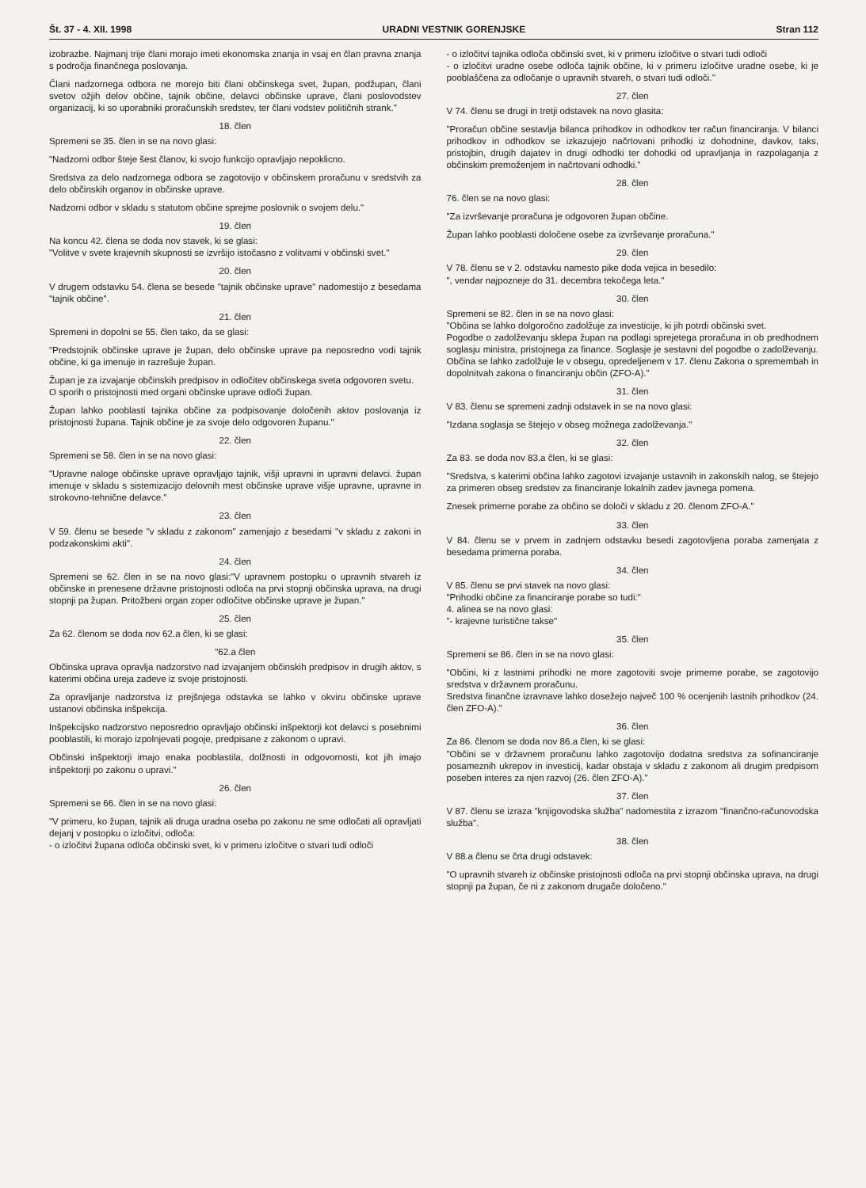Št. 37 - 4. XII. 1998 URADNI VESTNIK GORENJSKE Stran 112
izobrazbe. Najmanj trije člani morajo imeti ekonomska znanja in vsaj en član pravna znanja s področja finančnega poslovanja.
Člani nadzornega odbora ne morejo biti člani občinskega svet, župan, podžupan, člani svetov ožjih delov občine, tajnik občine, delavci občinske uprave, člani poslovodstev organizacij, ki so uporabniki proračunskih sredstev, ter člani vodstev političnih strank."
18. člen
Spremeni se 35. člen in se na novo glasi:
"Nadzorni odbor šteje šest članov, ki svojo funkcijo opravljajo nepoklicno.
Sredstva za delo nadzornega odbora se zagotovijo v občinskem proračunu v sredstvih za delo občinskih organov in občinske uprave.
Nadzorni odbor v skladu s statutom občine sprejme poslovnik o svojem delu."
19. člen
Na koncu 42. člena se doda nov stavek, ki se glasi:
"Volitve v svete krajevnih skupnosti se izvršijo istočasno z volitvami v občinski svet."
20. člen
V drugem odstavku 54. člena se besede "tajnik občinske uprave" nadomestijo z besedama "tajnik občine".
21. člen
Spremeni in dopolni se 55. člen tako, da se glasi:
"Predstojnik občinske uprave je župan, delo občinske uprave pa neposredno vodi tajnik občine, ki ga imenuje in razrešuje župan.
Župan je za izvajanje občinskih predpisov in odločitev občinskega sveta odgovoren svetu.
O sporih o pristojnosti med organi občinske uprave odloči župan.
Župan lahko pooblasti tajnika občine za podpisovanje določenih aktov poslovanja iz pristojnosti župana. Tajnik občine je za svoje delo odgovoren županu."
22. člen
Spremeni se 58. člen in se na novo glasi:
"Upravne naloge občinske uprave opravljajo tajnik, višji upravni in upravni delavci. župan imenuje v skladu s sistemizacijo delovnih mest občinske uprave višje upravne, upravne in strokovno-tehnične delavce."
23. člen
V 59. členu se besede "v skladu z zakonom" zamenjajo z besedami "v skladu z zakoni in podzakonskimi akti".
24. člen
Spremeni se 62. člen in se na novo glasi:"V upravnem postopku o upravnih stvareh iz občinske in prenesene državne pristojnosti odloča na prvi stopnji občinska uprava, na drugi stopnji pa župan. Pritožbeni organ zoper odločitve občinske uprave je župan."
25. člen
Za 62. členom se doda nov 62.a člen, ki se glasi:
"62.a člen
Občinska uprava opravlja nadzorstvo nad izvajanjem občinskih predpisov in drugih aktov, s katerimi občina ureja zadeve iz svoje pristojnosti.
Za opravljanje nadzorstva iz prejšnjega odstavka se lahko v okviru občinske uprave ustanovi občinska inšpekcija.
Inšpekcijsko nadzorstvo neposredno opravljajo občinski inšpektorji kot delavci s posebnimi pooblastili, ki morajo izpolnjevati pogoje, predpisane z zakonom o upravi.
Občinski inšpektorji imajo enaka pooblastila, dolžnosti in odgovornosti, kot jih imajo inšpektorji po zakonu o upravi."
26. člen
Spremeni se 66. člen in se na novo glasi:
"V primeru, ko župan, tajnik ali druga uradna oseba po zakonu ne sme odločati ali opravljati dejanj v postopku o izločitvi, odloča:
- o izločitvi župana odloča občinski svet, ki v primeru izločitve o stvari tudi odloči
- o izločitvi tajnika odloča občinski svet, ki v primeru izločitve o stvari tudi odloči
- o izločitvi uradne osebe odloča tajnik občine, ki v primeru izločitve uradne osebe, ki je pooblaščena za odločanje o upravnih stvareh, o stvari tudi odloči."
27. člen
V 74. členu se drugi in tretji odstavek na novo glasita:
"Proračun občine sestavlja bilanca prihodkov in odhodkov ter račun financiranja. V bilanci prihodkov in odhodkov se izkazujejo načrtovani prihodki iz dohodnine, davkov, taks, pristojbin, drugih dajatev in drugi odhodki ter dohodki od upravljanja in razpolaganja z občinskim premoženjem in načrtovani odhodki."
28. člen
76. člen se na novo glasi:
"Za izvrševanje proračuna je odgovoren župan občine.
Župan lahko pooblasti določene osebe za izvrševanje proračuna."
29. člen
V 78. členu se v 2. odstavku namesto pike doda vejica in besedilo:
", vendar najpozneje do 31. decembra tekočega leta."
30. člen
Spremeni se 82. člen in se na novo glasi:
"Občina se lahko dolgoročno zadolžuje za investicije, ki jih potrdi občinski svet.
Pogodbe o zadolževanju sklepa župan na podlagi sprejetega proračuna in ob predhodnem soglasju ministra, pristojnega za finance. Soglasje je sestavni del pogodbe o zadolževanju. Občina se lahko zadolžuje le v obsegu, opredeljenem v 17. členu Zakona o spremembah in dopolnitvah zakona o financiranju občin (ZFO-A)."
31. člen
V 83. členu se spremeni zadnji odstavek in se na novo glasi:
"Izdana soglasja se štejejo v obseg možnega zadolževanja."
32. člen
Za 83. se doda nov 83.a člen, ki se glasi:
"Sredstva, s katerimi občina lahko zagotovi izvajanje ustavnih in zakonskih nalog, se štejejo za primeren obseg sredstev za financiranje lokalnih zadev javnega pomena.
Znesek primerne porabe za občino se določi v skladu z 20. členom ZFO-A."
33. člen
V 84. členu se v prvem in zadnjem odstavku besedi zagotovljena poraba zamenjata z besedama primerna poraba.
34. člen
V 85. členu se prvi stavek na novo glasi:
"Prihodki občine za financiranje porabe so tudi:"
4. alinea se na novo glasi:
"- krajevne turistične takse"
35. člen
Spremeni se 86. člen in se na novo glasi:
"Občini, ki z lastnimi prihodki ne more zagotoviti svoje primerne porabe, se zagotovijo sredstva v državnem proračunu.
Sredstva finančne izravnave lahko dosežejo največ 100 % ocenjenih lastnih prihodkov (24. člen ZFO-A)."
36. člen
Za 86. členom se doda nov 86.a člen, ki se glasi:
"Občini se v državnem proračunu lahko zagotovijo dodatna sredstva za sofinanciranje posameznih ukrepov in investicij, kadar obstaja v skladu z zakonom ali drugim predpisom poseben interes za njen razvoj (26. člen ZFO-A)."
37. člen
V 87. členu se izraza "knjigovodska služba" nadomestita z izrazom "finančno-računovodska služba".
38. člen
V 88.a členu se črta drugi odstavek:
"O upravnih stvareh iz občinske pristojnosti odloča na prvi stopnji občinska uprava, na drugi stopnji pa župan, če ni z zakonom drugače določeno."